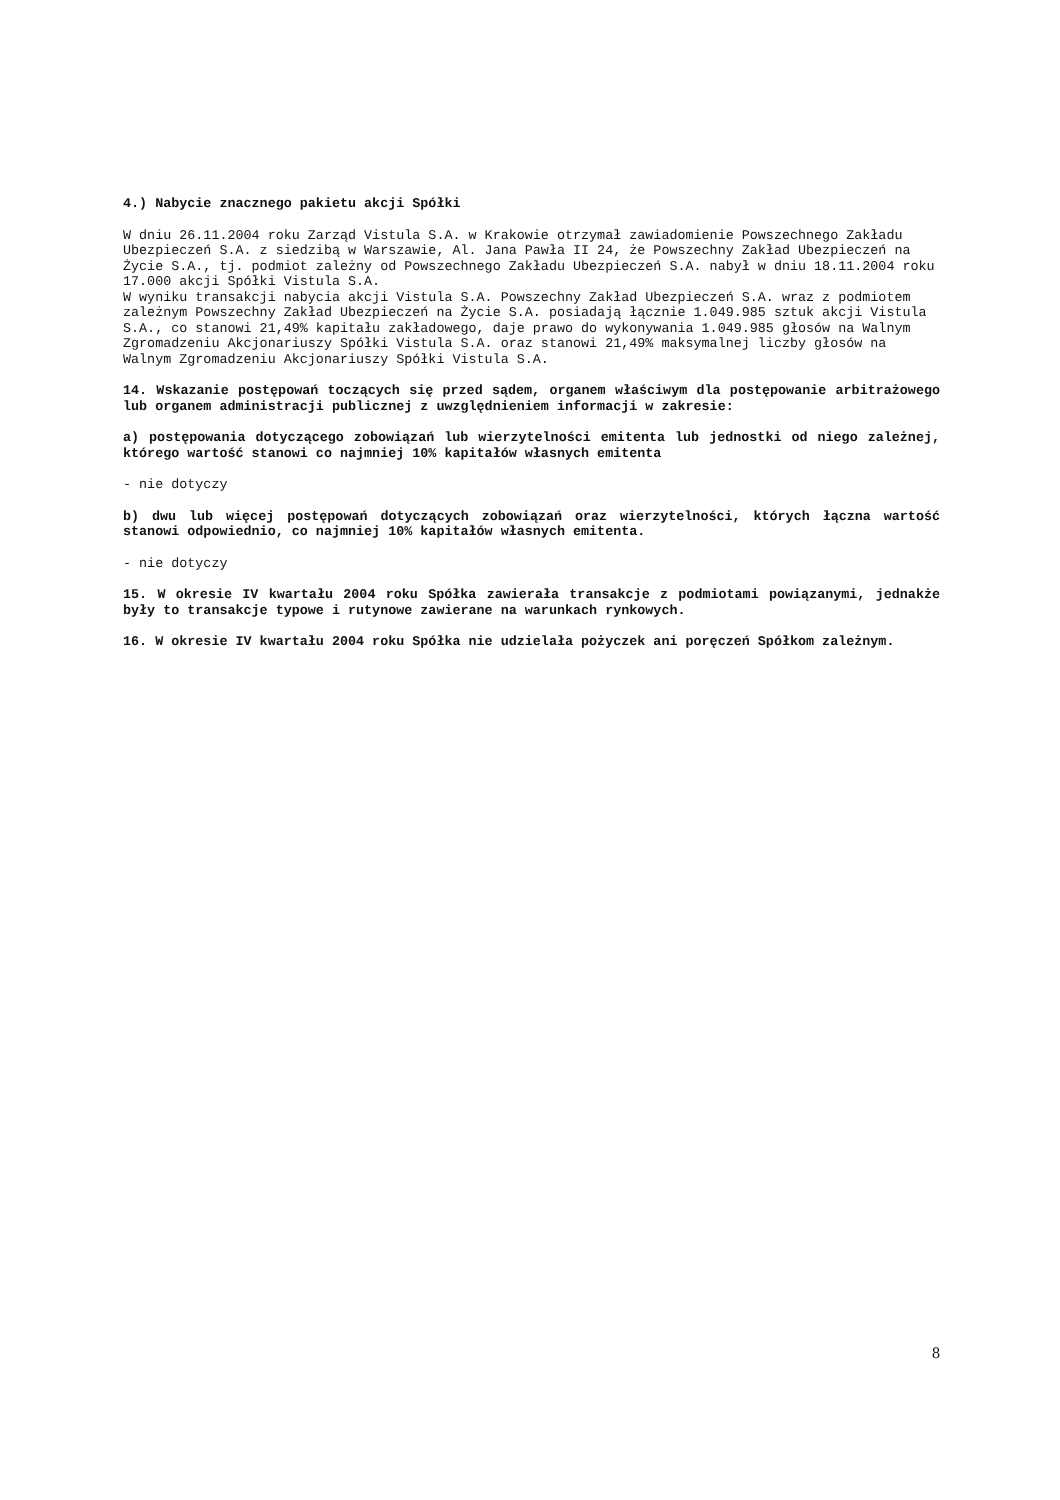4.) Nabycie znacznego pakietu akcji Spółki
W dniu 26.11.2004 roku Zarząd Vistula S.A. w Krakowie otrzymał zawiadomienie Powszechnego Zakładu Ubezpieczeń S.A. z siedzibą w Warszawie, Al. Jana Pawła II 24, że Powszechny Zakład Ubezpieczeń na Życie S.A., tj. podmiot zależny od Powszechnego Zakładu Ubezpieczeń S.A. nabył w dniu 18.11.2004 roku 17.000 akcji Spółki Vistula S.A.
W wyniku transakcji nabycia akcji Vistula S.A. Powszechny Zakład Ubezpieczeń S.A. wraz z podmiotem zależnym Powszechny Zakład Ubezpieczeń na Życie S.A. posiadają łącznie 1.049.985 sztuk akcji Vistula S.A., co stanowi 21,49% kapitału zakładowego, daje prawo do wykonywania 1.049.985 głosów na Walnym Zgromadzeniu Akcjonariuszy Spółki Vistula S.A. oraz stanowi 21,49% maksymalnej liczby głosów na Walnym Zgromadzeniu Akcjonariuszy Spółki Vistula S.A.
14. Wskazanie postępowań toczących się przed sądem, organem właściwym dla postępowanie arbitrażowego lub organem administracji publicznej z uwzględnieniem informacji w zakresie:
a) postępowania dotyczącego zobowiązań lub wierzytelności emitenta lub jednostki od niego zależnej, którego wartość stanowi co najmniej 10% kapitałów własnych emitenta
- nie dotyczy
b) dwu lub więcej postępowań dotyczących zobowiązań oraz wierzytelności, których łączna wartość stanowi odpowiednio, co najmniej 10% kapitałów własnych emitenta.
- nie dotyczy
15. W okresie IV kwartału 2004 roku Spółka zawierała transakcje z podmiotami powiązanymi, jednakże były to transakcje typowe i rutynowe zawierane na warunkach rynkowych.
16. W okresie IV kwartału 2004 roku Spółka nie udzielała pożyczek ani poręczeń Spółkom zależnym.
8